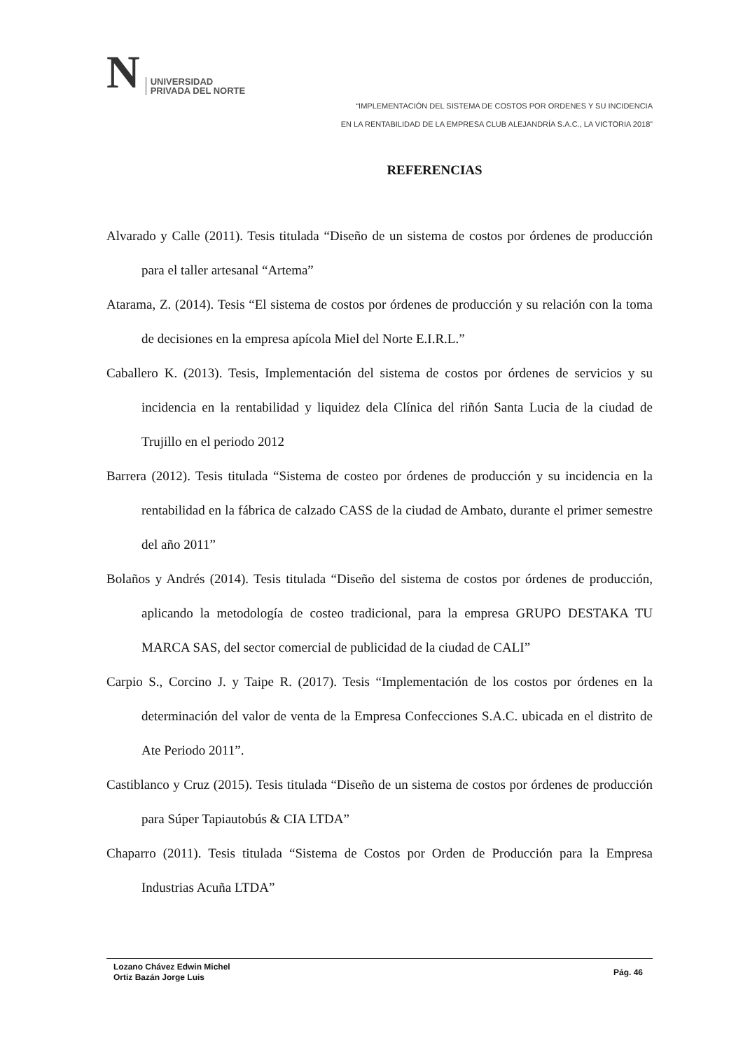N
UNIVERSIDAD
PRIVADA DEL NORTE
“IMPLEMENTACIÓN DEL SISTEMA DE COSTOS POR ORDENES Y SU INCIDENCIA
EN LA RENTABILIDAD DE LA EMPRESA CLUB ALEJANDRÍA S.A.C., LA VICTORIA 2018”
REFERENCIAS
Alvarado y Calle (2011). Tesis titulada “Diseño de un sistema de costos por órdenes de producción para el taller artesanal “Artema”
Atarama, Z. (2014). Tesis “El sistema de costos por órdenes de producción y su relación con la toma de decisiones en la empresa apícola Miel del Norte E.I.R.L.”
Caballero K. (2013). Tesis, Implementación del sistema de costos por órdenes de servicios y su incidencia en la rentabilidad y liquidez dela Clínica del riñón Santa Lucia de la ciudad de Trujillo en el periodo 2012
Barrera (2012). Tesis titulada “Sistema de costeo por órdenes de producción y su incidencia en la rentabilidad en la fábrica de calzado CASS de la ciudad de Ambato, durante el primer semestre del año 2011”
Bolaños y Andrés (2014). Tesis titulada “Diseño del sistema de costos por órdenes de producción, aplicando la metodología de costeo tradicional, para la empresa GRUPO DESTAKA TU MARCA SAS, del sector comercial de publicidad de la ciudad de CALI”
Carpio S., Corcino J. y Taipe R. (2017). Tesis “Implementación de los costos por órdenes en la determinación del valor de venta de la Empresa Confecciones S.A.C. ubicada en el distrito de Ate Periodo 2011”.
Castiblanco y Cruz (2015). Tesis titulada “Diseño de un sistema de costos por órdenes de producción para Súper Tapiautobús & CIA LTDA”
Chaparro (2011). Tesis titulada “Sistema de Costos por Orden de Producción para la Empresa Industrias Acuña LTDA”
Lozano Chávez Edwin Michel
Ortiz Bazán Jorge Luis
Pág. 46